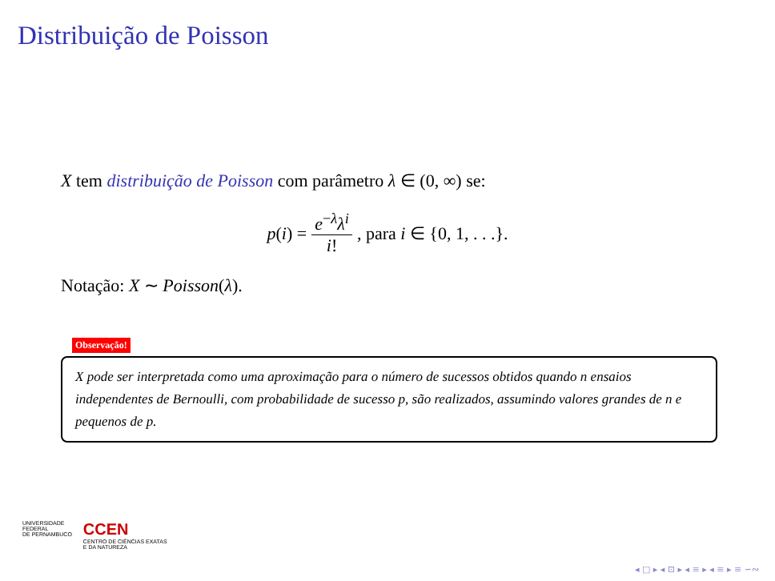Distribuição de Poisson
X tem distribuição de Poisson com parâmetro λ ∈ (0, ∞) se:
p(i) = e<sup>−λ</sup>λ<sup>i</sup> i!, para i ∈ {0, 1, . . .}.
Notação: X ∼ Poisson(λ).
Observação!
X pode ser interpretada como uma aproximação para o número de sucessos obtidos quando n ensaios independentes de Bernoulli, com probabilidade de sucesso p, são realizados, assumindo valores grandes de n e pequenos de p.
UNIVERSIDADE
FEDERAL
DE PERNAMBUCO
CCEN
CENTRO DE CIÊNCIAS EXATAS
E DA NATUREZA
◂ □ ▸ ◂ ⊡ ▸ ◂ ≡ ▸ ◂ ≡ ▸ ≡ ∽∾